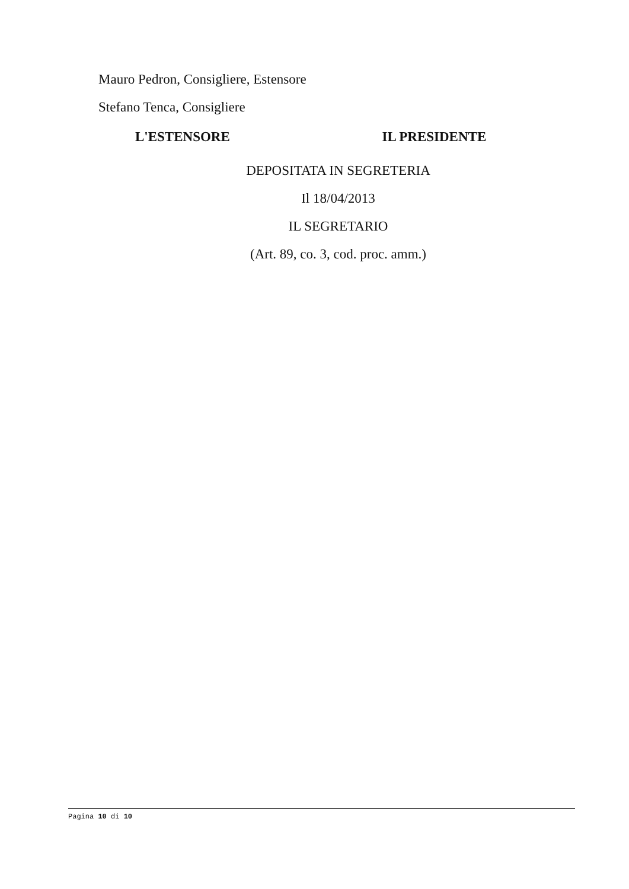Mauro Pedron, Consigliere, Estensore
Stefano Tenca, Consigliere
L'ESTENSORE IL PRESIDENTE
DEPOSITATA IN SEGRETERIA
Il 18/04/2013
IL SEGRETARIO
(Art. 89, co. 3, cod. proc. amm.)
Pagina 10 di 10